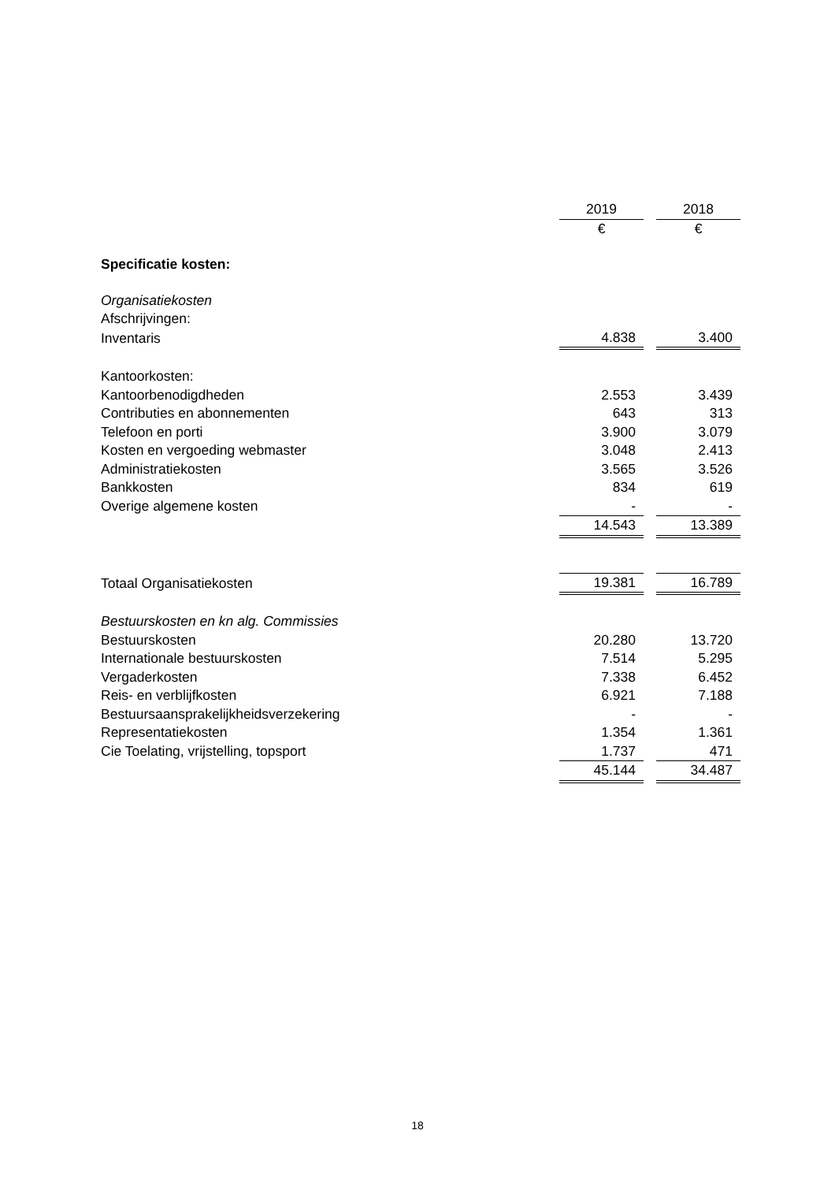| | 2019 | | 2018 |
| | € | | € |
| Specificatie kosten: | | | |
| Organisatiekosten | | | |
| Afschrijvingen: | | | |
| Inventaris | 4.838 | | 3.400 |
| Kantoorkosten: | | | |
| Kantoorbenodigdheden | 2.553 | | 3.439 |
| Contributies en abonnementen | 643 | | 313 |
| Telefoon en porti | 3.900 | | 3.079 |
| Kosten en vergoeding webmaster | 3.048 | | 2.413 |
| Administratiekosten | 3.565 | | 3.526 |
| Bankkosten | 834 | | 619 |
| Overige algemene kosten | - | | - |
| | 14.543 | | 13.389 |
| Totaal Organisatiekosten | 19.381 | | 16.789 |
| Bestuurskosten en kn alg. Commissies | | | |
| Bestuurskosten | 20.280 | | 13.720 |
| Internationale bestuurskosten | 7.514 | | 5.295 |
| Vergaderkosten | 7.338 | | 6.452 |
| Reis- en verblijfkosten | 6.921 | | 7.188 |
| Bestuursaansprakelijkheidsverzekering | - | | - |
| Representatiekosten | 1.354 | | 1.361 |
| Cie Toelating, vrijstelling, topsport | 1.737 | | 471 |
| | 45.144 | | 34.487 |
18